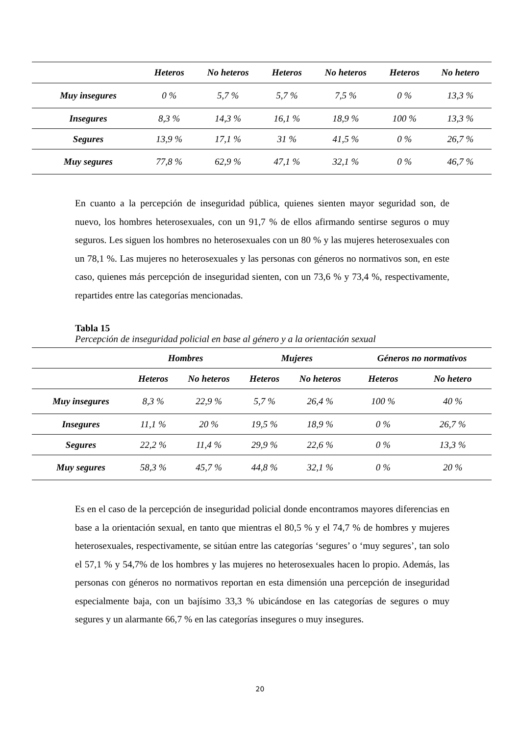| | Heteros | No heteros | Heteros | No heteros | Heteros | No hetero |
| --- | --- | --- | --- | --- | --- | --- |
| Muy insegures | 0 % | 5,7 % | 5,7 % | 7,5 % | 0 % | 13,3 % |
| Insegures | 8,3 % | 14,3 % | 16,1 % | 18,9 % | 100 % | 13,3 % |
| Segures | 13,9 % | 17,1 % | 31 % | 41,5 % | 0 % | 26,7 % |
| Muy segures | 77,8 % | 62,9 % | 47,1 % | 32,1 % | 0 % | 46,7 % |
En cuanto a la percepción de inseguridad pública, quienes sienten mayor seguridad son, de nuevo, los hombres heterosexuales, con un 91,7 % de ellos afirmando sentirse seguros o muy seguros. Les siguen los hombres no heterosexuales con un 80 % y las mujeres heterosexuales con un 78,1 %. Las mujeres no heterosexuales y las personas con géneros no normativos son, en este caso, quienes más percepción de inseguridad sienten, con un 73,6 % y 73,4 %, respectivamente, repartides entre las categorías mencionadas.
Tabla 15
Percepción de inseguridad policial en base al género y a la orientación sexual
| | Hombres | | Mujeres | | Géneros no normativos | |
| --- | --- | --- | --- | --- | --- | --- |
| | Heteros | No heteros | Heteros | No heteros | Heteros | No hetero |
| Muy insegures | 8,3 % | 22,9 % | 5,7 % | 26,4 % | 100 % | 40 % |
| Insegures | 11,1 % | 20 % | 19,5 % | 18,9 % | 0 % | 26,7 % |
| Segures | 22,2 % | 11,4 % | 29,9 % | 22,6 % | 0 % | 13,3 % |
| Muy segures | 58,3 % | 45,7 % | 44,8 % | 32,1 % | 0 % | 20 % |
Es en el caso de la percepción de inseguridad policial donde encontramos mayores diferencias en base a la orientación sexual, en tanto que mientras el 80,5 % y el 74,7 % de hombres y mujeres heterosexuales, respectivamente, se sitúan entre las categorías ‘segures’ o ‘muy segures’, tan solo el 57,1 % y 54,7% de los hombres y las mujeres no heterosexuales hacen lo propio. Además, las personas con géneros no normativos reportan en esta dimensión una percepción de inseguridad especialmente baja, con un bajísimo 33,3 % ubicándose en las categorías de segures o muy segures y un alarmante 66,7 % en las categorías insegures o muy insegures.
20